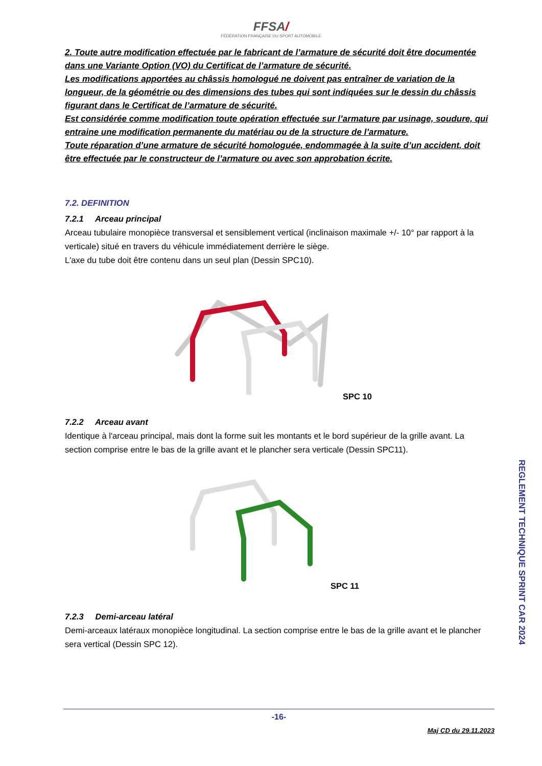FFSA/
FÉDÉRATION FRANÇAISE DU SPORT AUTOMOBILE
2. Toute autre modification effectuée par le fabricant de l’armature de sécurité doit être documentée dans une Variante Option (VO) du Certificat de l’armature de sécurité.
Les modifications apportées au châssis homologué ne doivent pas entraîner de variation de la longueur, de la géométrie ou des dimensions des tubes qui sont indiquées sur le dessin du châssis figurant dans le Certificat de l’armature de sécurité.
Est considérée comme modification toute opération effectuée sur l’armature par usinage, soudure, qui entraine une modification permanente du matériau ou de la structure de l’armature.
Toute réparation d’une armature de sécurité homologuée, endommagée à la suite d’un accident, doit être effectuée par le constructeur de l’armature ou avec son approbation écrite.
7.2. DEFINITION
7.2.1 Arceau principal
Arceau tubulaire monopièce transversal et sensiblement vertical (inclinaison maximale +/- 10° par rapport à la verticale) situé en travers du véhicule immédiatement derrière le siège.
L'axe du tube doit être contenu dans un seul plan (Dessin SPC10).
SPC 10
7.2.2 Arceau avant
Identique à l'arceau principal, mais dont la forme suit les montants et le bord supérieur de la grille avant. La section comprise entre le bas de la grille avant et le plancher sera verticale (Dessin SPC11).
SPC 11
7.2.3 Demi-arceau latéral
Demi-arceaux latéraux monopièce longitudinal. La section comprise entre le bas de la grille avant et le plancher sera vertical (Dessin SPC 12).
REGLEMENT TECHNIQUE SPRINT CAR 2024
-16-
Maj CD du 29.11.2023